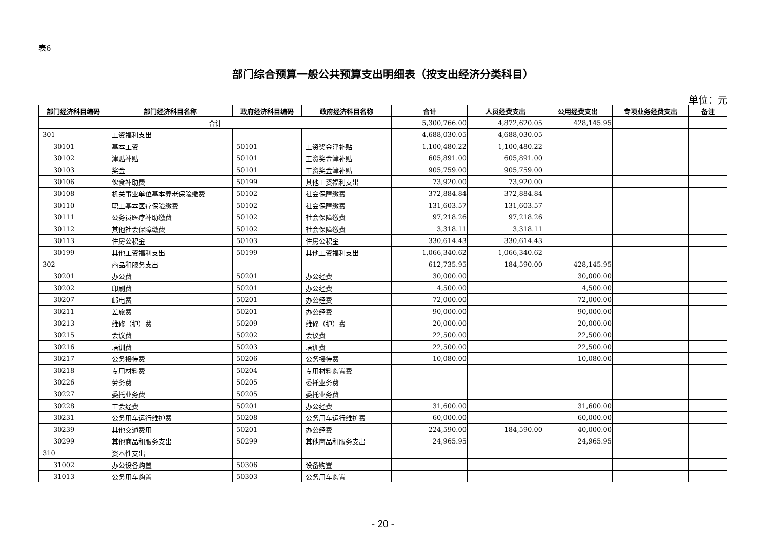表6
部门综合预算一般公共预算支出明细表（按支出经济分类科目）
单位：元
| 部门经济科目编码 | 部门经济科目名称 | 政府经济科目编码 | 政府经济科目名称 | 合计 | 人员经费支出 | 公用经费支出 | 专项业务经费支出 | 备注 |
| --- | --- | --- | --- | --- | --- | --- | --- | --- |
| 合计 | | | | 5,300,766.00 | 4,872,620.05 | 428,145.95 | | |
| 301 | 工资福利支出 | | | 4,688,030.05 | 4,688,030.05 | | | |
| 30101 | 基本工资 | 50101 | 工资奖金津补贴 | 1,100,480.22 | 1,100,480.22 | | | |
| 30102 | 津贴补贴 | 50101 | 工资奖金津补贴 | 605,891.00 | 605,891.00 | | | |
| 30103 | 奖金 | 50101 | 工资奖金津补贴 | 905,759.00 | 905,759.00 | | | |
| 30106 | 伙食补助费 | 50199 | 其他工资福利支出 | 73,920.00 | 73,920.00 | | | |
| 30108 | 机关事业单位基本养老保险缴费 | 50102 | 社会保障缴费 | 372,884.84 | 372,884.84 | | | |
| 30110 | 职工基本医疗保险缴费 | 50102 | 社会保障缴费 | 131,603.57 | 131,603.57 | | | |
| 30111 | 公务员医疗补助缴费 | 50102 | 社会保障缴费 | 97,218.26 | 97,218.26 | | | |
| 30112 | 其他社会保障缴费 | 50102 | 社会保障缴费 | 3,318.11 | 3,318.11 | | | |
| 30113 | 住房公积金 | 50103 | 住房公积金 | 330,614.43 | 330,614.43 | | | |
| 30199 | 其他工资福利支出 | 50199 | 其他工资福利支出 | 1,066,340.62 | 1,066,340.62 | | | |
| 302 | 商品和服务支出 | | | 612,735.95 | 184,590.00 | 428,145.95 | | |
| 30201 | 办公费 | 50201 | 办公经费 | 30,000.00 | | 30,000.00 | | |
| 30202 | 印刷费 | 50201 | 办公经费 | 4,500.00 | | 4,500.00 | | |
| 30207 | 邮电费 | 50201 | 办公经费 | 72,000.00 | | 72,000.00 | | |
| 30211 | 差旅费 | 50201 | 办公经费 | 90,000.00 | | 90,000.00 | | |
| 30213 | 维修（护）费 | 50209 | 维修（护）费 | 20,000.00 | | 20,000.00 | | |
| 30215 | 会议费 | 50202 | 会议费 | 22,500.00 | | 22,500.00 | | |
| 30216 | 培训费 | 50203 | 培训费 | 22,500.00 | | 22,500.00 | | |
| 30217 | 公务接待费 | 50206 | 公务接待费 | 10,080.00 | | 10,080.00 | | |
| 30218 | 专用材料费 | 50204 | 专用材料购置费 | | | | | |
| 30226 | 劳务费 | 50205 | 委托业务费 | | | | | |
| 30227 | 委托业务费 | 50205 | 委托业务费 | | | | | |
| 30228 | 工会经费 | 50201 | 办公经费 | 31,600.00 | | 31,600.00 | | |
| 30231 | 公务用车运行维护费 | 50208 | 公务用车运行维护费 | 60,000.00 | | 60,000.00 | | |
| 30239 | 其他交通费用 | 50201 | 办公经费 | 224,590.00 | 184,590.00 | 40,000.00 | | |
| 30299 | 其他商品和服务支出 | 50299 | 其他商品和服务支出 | 24,965.95 | | 24,965.95 | | |
| 310 | 资本性支出 | | | | | | | |
| 31002 | 办公设备购置 | 50306 | 设备购置 | | | | | |
| 31013 | 公务用车购置 | 50303 | 公务用车购置 | | | | | |
- 20 -